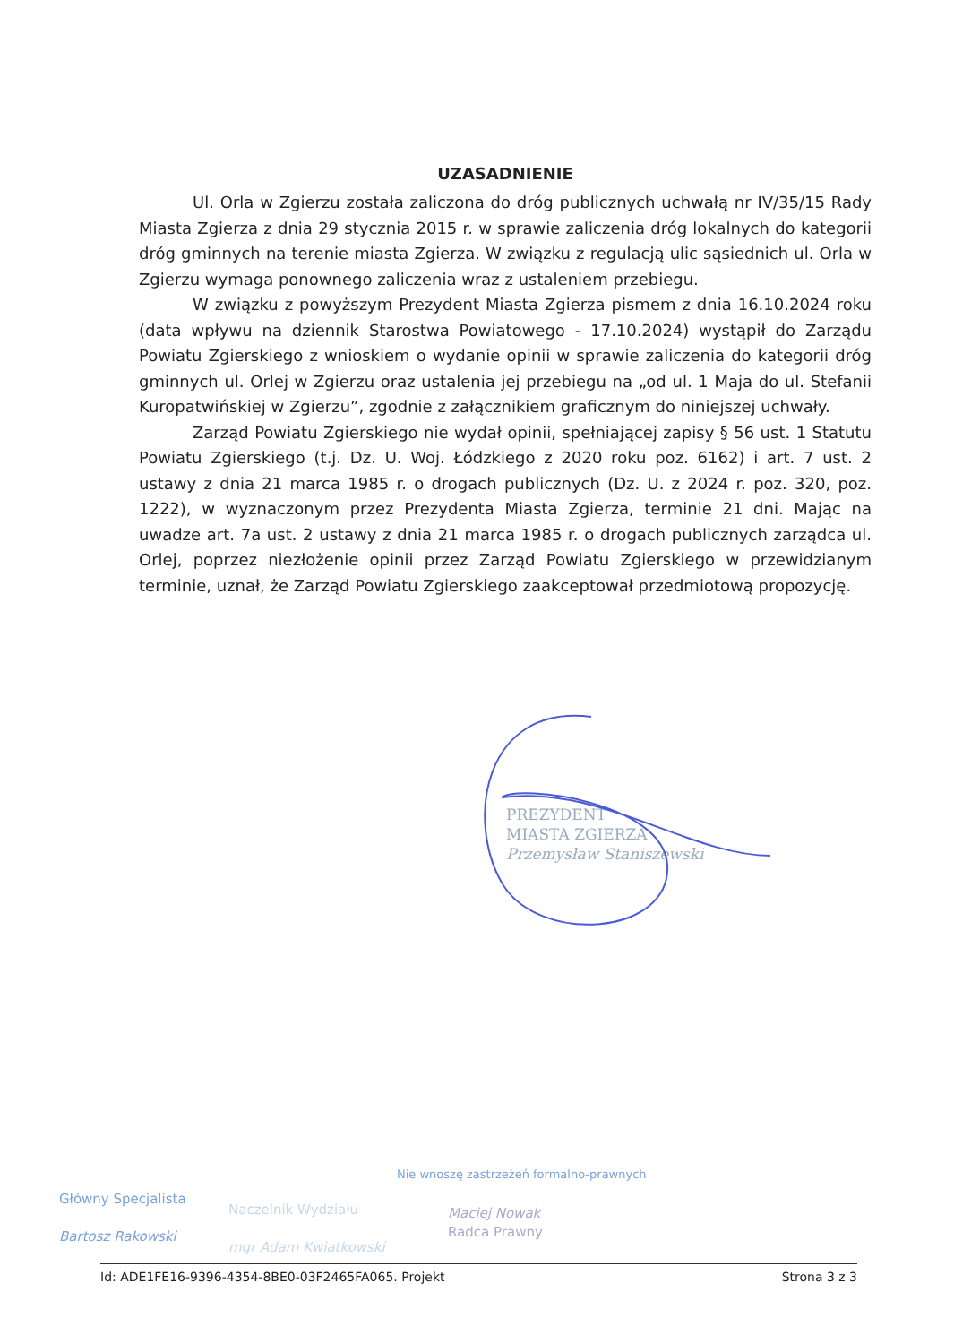UZASADNIENIE
Ul. Orla w Zgierzu została zaliczona do dróg publicznych uchwałą nr IV/35/15 Rady Miasta Zgierza z dnia 29 stycznia 2015 r. w sprawie zaliczenia dróg lokalnych do kategorii dróg gminnych na terenie miasta Zgierza. W związku z regulacją ulic sąsiednich ul. Orla w Zgierzu wymaga ponownego zaliczenia wraz z ustaleniem przebiegu.
W związku z powyższym Prezydent Miasta Zgierza pismem z dnia 16.10.2024 roku (data wpływu na dziennik Starostwa Powiatowego - 17.10.2024) wystąpił do Zarządu Powiatu Zgierskiego z wnioskiem o wydanie opinii w sprawie zaliczenia do kategorii dróg gminnych ul. Orlej w Zgierzu oraz ustalenia jej przebiegu na „od ul. 1 Maja do ul. Stefanii Kuropatwińskiej w Zgierzu”, zgodnie z załącznikiem graficznym do niniejszej uchwały.
Zarząd Powiatu Zgierskiego nie wydał opinii, spełniającej zapisy § 56 ust. 1 Statutu Powiatu Zgierskiego (t.j. Dz. U. Woj. Łódzkiego z 2020 roku poz. 6162) i art. 7 ust. 2 ustawy z dnia 21 marca 1985 r. o drogach publicznych (Dz. U. z 2024 r. poz. 320, poz. 1222), w wyznaczonym przez Prezydenta Miasta Zgierza, terminie 21 dni. Mając na uwadze art. 7a ust. 2 ustawy z dnia 21 marca 1985 r. o drogach publicznych zarządca ul. Orlej, poprzez niezłożenie opinii przez Zarząd Powiatu Zgierskiego w przewidzianym terminie, uznał, że Zarząd Powiatu Zgierskiego zaakceptował przedmiotową propozycję.
PREZYDENT
MIASTA ZGIERZA
Przemysław Staniszewski
Główny Specjalista
Bartosz Rakowski
Naczelnik Wydziału
mgr Adam Kwiatkowski
Nie wnoszę zastrzeżeń formalno-prawnych
Maciej Nowak
Radca Prawny
Id: ADE1FE16-9396-4354-8BE0-03F2465FA065. Projekt Strona 3 z 3